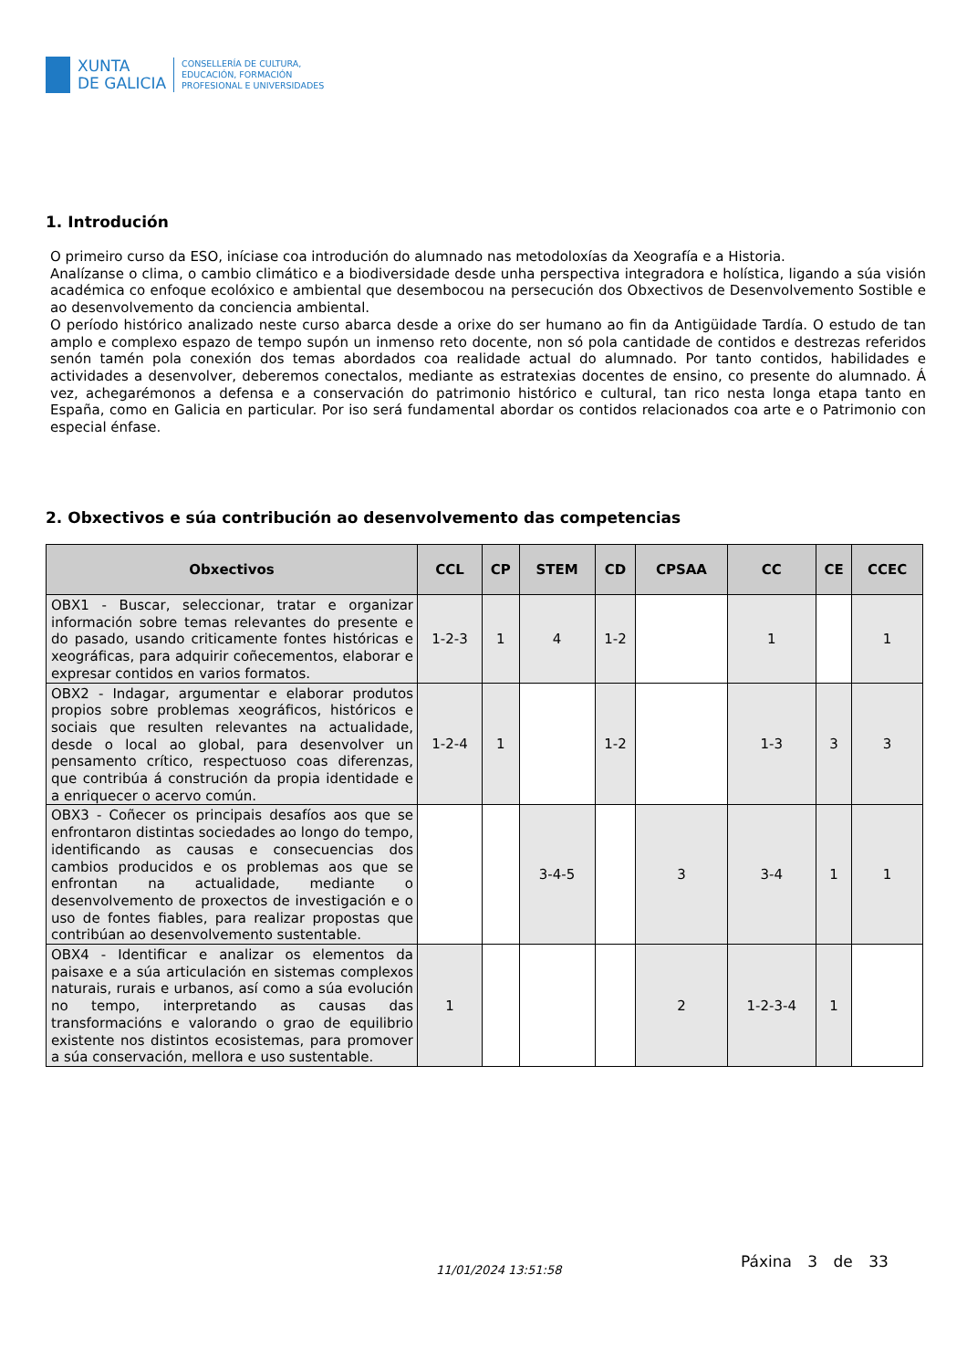XUNTA
DE GALICIA
CONSELLERÍA DE CULTURA,
EDUCACIÓN, FORMACIÓN
PROFESIONAL E UNIVERSIDADES
1. Introdución
O primeiro curso da ESO, iníciase coa introdución do alumnado nas metodoloxías da Xeografía e a Historia.
Analízanse o clima, o cambio climático e a biodiversidade desde unha perspectiva integradora e holística, ligando a súa visión académica co enfoque ecolóxico e ambiental que desembocou na persecución dos Obxectivos de Desenvolvemento Sostible e ao desenvolvemento da conciencia ambiental.
O período histórico analizado neste curso abarca desde a orixe do ser humano ao fin da Antigüidade Tardía. O estudo de tan amplo e complexo espazo de tempo supón un inmenso reto docente, non só pola cantidade de contidos e destrezas referidos senón tamén pola conexión dos temas abordados coa realidade actual do alumnado. Por tanto contidos, habilidades e actividades a desenvolver, deberemos conectalos, mediante as estratexias docentes de ensino, co presente do alumnado. Á vez, achegarémonos a defensa e a conservación do patrimonio histórico e cultural, tan rico nesta longa etapa tanto en España, como en Galicia en particular. Por iso será fundamental abordar os contidos relacionados coa arte e o Patrimonio con especial énfase.
2. Obxectivos e súa contribución ao desenvolvemento das competencias
| Obxectivos | CCL | CP | STEM | CD | CPSAA | CC | CE | CCEC |
| --- | --- | --- | --- | --- | --- | --- | --- | --- |
| OBX1 - Buscar, seleccionar, tratar e organizar información sobre temas relevantes do presente e do pasado, usando criticamente fontes históricas e xeográficas, para adquirir coñecementos, elaborar e expresar contidos en varios formatos. | 1-2-3 | 1 | 4 | 1-2 | | 1 | | 1 |
| OBX2 - Indagar, argumentar e elaborar produtos propios sobre problemas xeográficos, históricos e sociais que resulten relevantes na actualidade, desde o local ao global, para desenvolver un pensamento crítico, respectuoso coas diferenzas, que contribúa á construción da propia identidade e a enriquecer o acervo común. | 1-2-4 | 1 | | 1-2 | | 1-3 | 3 | 3 |
| OBX3 - Coñecer os principais desafíos aos que se enfrontaron distintas sociedades ao longo do tempo, identificando as causas e consecuencias dos cambios producidos e os problemas aos que se enfrontan na actualidade, mediante o desenvolvemento de proxectos de investigación e o uso de fontes fiables, para realizar propostas que contribúan ao desenvolvemento sustentable. | | | 3-4-5 | | 3 | 3-4 | 1 | 1 |
| OBX4 - Identificar e analizar os elementos da paisaxe e a súa articulación en sistemas complexos naturais, rurais e urbanos, así como a súa evolución no tempo, interpretando as causas das transformacións e valorando o grao de equilibrio existente nos distintos ecosistemas, para promover a súa conservación, mellora e uso sustentable. | 1 | | | | 2 | 1-2-3-4 | 1 | |
11/01/2024 13:51:58 Páxina 3 de 33